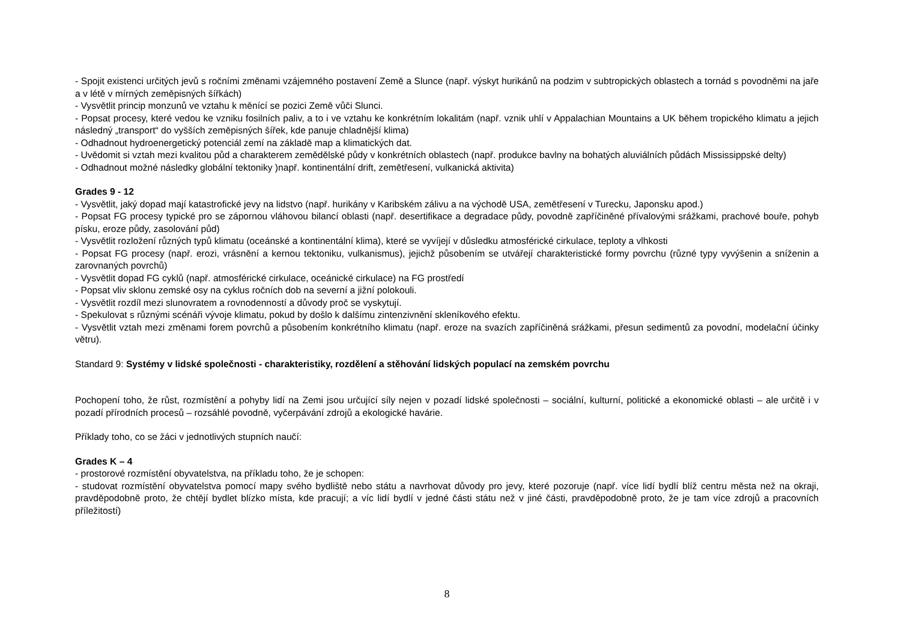- Spojit existenci určitých jevů s ročními změnami vzájemného postavení Země a Slunce (např. výskyt hurikánů na podzim v subtropických oblastech a tornád s povodněmi na jaře a v létě v mírných zeměpisných šířkách)
- Vysvětlit princip monzunů ve vztahu k měnící se pozici Země vůči Slunci.
- Popsat procesy, které vedou ke vzniku fosilních paliv, a to i ve vztahu ke konkrétním lokalitám (např. vznik uhlí v Appalachian Mountains a UK během tropického klimatu a jejich následný „transport“ do vyšších zeměpisných šířek, kde panuje chladnější klima)
- Odhadnout hydroenergetický potenciál zemí na základě map a klimatických dat.
- Uvědomit si vztah mezi kvalitou půd a charakterem zemědělské půdy v konkrétních oblastech (např. produkce bavlny na bohatých aluviálních půdách Mississippské delty)
- Odhadnout možné následky globální tektoniky )např. kontinentální drift, zemětřesení, vulkanická aktivita)
Grades 9 - 12
- Vysvětlit, jaký dopad mají katastrofické jevy na lidstvo (např. hurikány v Karibském zálivu a na východě USA, zemětřesení v Turecku, Japonsku apod.)
- Popsat FG procesy typické pro se zápornou vláhovou bilancí oblasti (např. desertifikace a degradace půdy, povodně zapříčiněné přívalovými srážkami, prachové bouře, pohyb písku, eroze půdy, zasolování půd)
- Vysvětlit rozložení různých typů klimatu (oceánské a kontinentální klima), které se vyvíjejí v důsledku atmosférické cirkulace, teploty a vlhkosti
- Popsat FG procesy (např. erozi, vrásnění a kernou tektoniku, vulkanismus), jejichž působením se utvářejí charakteristické formy povrchu (různé typy vyvýšenin a sníženin a zarovnaných povrchů)
- Vysvětlit dopad FG cyklů (např. atmosférické cirkulace, oceánické cirkulace) na FG prostředí
- Popsat vliv sklonu zemské osy na cyklus ročních dob na severní a jižní polokouli.
- Vysvětlit rozdíl mezi slunovratem a rovnodenností a důvody proč se vyskytují.
- Spekulovat s různými scénáři vývoje klimatu, pokud by došlo k dalšímu zintenzivnění skleníkového efektu.
- Vysvětlit vztah mezi změnami forem povrchů a působením konkrétního klimatu (např. eroze na svazích zapříčiněná srážkami, přesun sedimentů za povodní, modelační účinky větru).
Standard 9: Systémy v lidské společnosti - charakteristiky, rozdělení a stěhování lidských populací na zemském povrchu
Pochopení toho, že růst, rozmístění a pohyby lidí na Zemi jsou určující síly nejen v pozadí lidské společnosti – sociální, kulturní, politické a ekonomické oblasti – ale určitě i v pozadí přírodních procesů – rozsáhlé povodně, vyčerpávání zdrojů a ekologické havárie.
Příklady toho, co se žáci v jednotlivých stupních naučí:
Grades K – 4
- prostorové rozmístění obyvatelstva, na příkladu toho, že je schopen:
- studovat rozmístění obyvatelstva pomocí mapy svého bydliště nebo státu a navrhovat důvody pro jevy, které pozoruje (např. více lidí bydlí blíž centru města než na okraji, pravděpodobně proto, že chtějí bydlet blízko místa, kde pracují; a víc lidí bydlí v jedné části státu než v jiné části, pravděpodobně proto, že je tam více zdrojů a pracovních příležitostí)
8